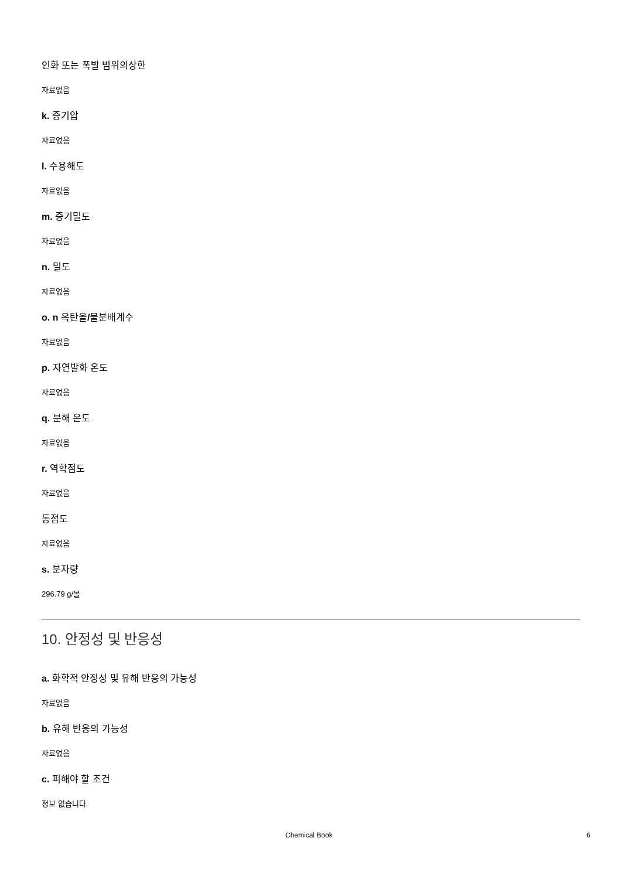인화 또는 폭발 범위의상한
자료없음
k. 증기압
자료없음
l. 수용해도
자료없음
m. 증기밀도
자료없음
n. 밀도
자료없음
o. n 옥탄올/물분배계수
자료없음
p. 자연발화 온도
자료없음
q. 분해 온도
자료없음
r. 역학점도
자료없음
동점도
자료없음
s. 분자량
296.79 g/몰
10. 안정성 및 반응성
a. 화학적 안정성 및 유해 반응의 가능성
자료없음
b. 유해 반응의 가능성
자료없음
c. 피해야 할 조건
정보 없습니다.
Chemical Book 6